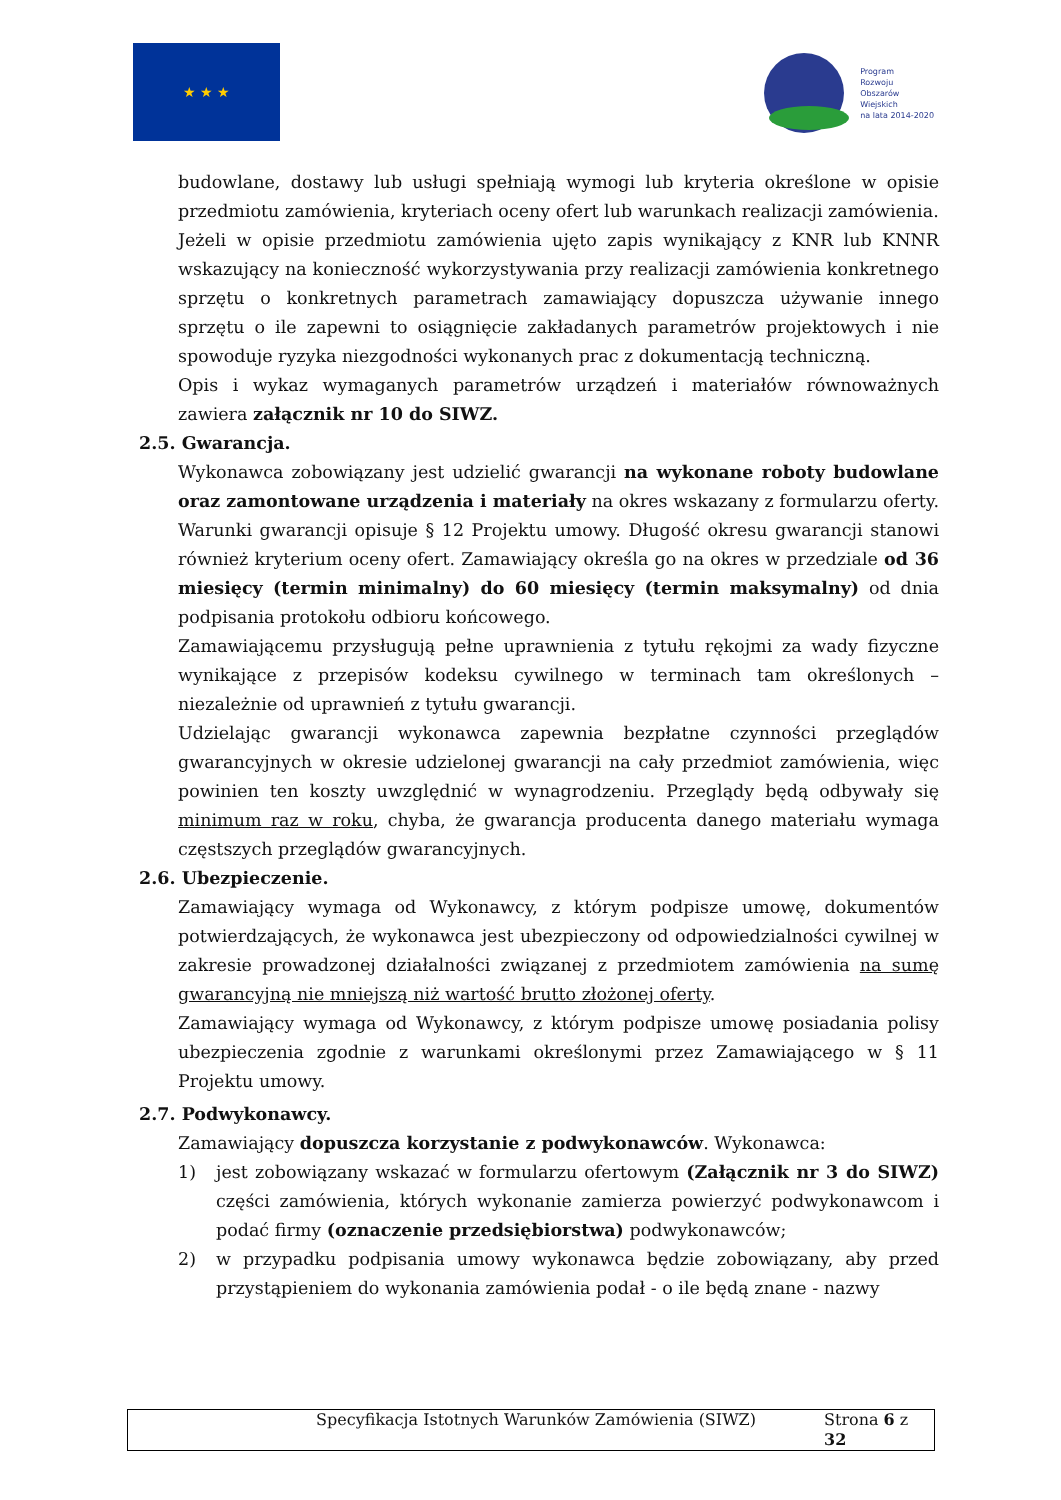★ ★ ★
Program
Rozwoju
Obszarów
Wiejskich
na lata 2014-2020
budowlane, dostawy lub usługi spełniają wymogi lub kryteria określone w opisie przedmiotu zamówienia, kryteriach oceny ofert lub warunkach realizacji zamówienia.
Jeżeli w opisie przedmiotu zamówienia ujęto zapis wynikający z KNR lub KNNR wskazujący na konieczność wykorzystywania przy realizacji zamówienia konkretnego sprzętu o konkretnych parametrach zamawiający dopuszcza używanie innego sprzętu o ile zapewni to osiągnięcie zakładanych parametrów projektowych i nie spowoduje ryzyka niezgodności wykonanych prac z dokumentacją techniczną.
Opis i wykaz wymaganych parametrów urządzeń i materiałów równoważnych zawiera załącznik nr 10 do SIWZ.
2.5. Gwarancja.
Wykonawca zobowiązany jest udzielić gwarancji na wykonane roboty budowlane oraz zamontowane urządzenia i materiały na okres wskazany z formularzu oferty. Warunki gwarancji opisuje § 12 Projektu umowy. Długość okresu gwarancji stanowi również kryterium oceny ofert. Zamawiający określa go na okres w przedziale od 36 miesięcy (termin minimalny) do 60 miesięcy (termin maksymalny) od dnia podpisania protokołu odbioru końcowego.
Zamawiającemu przysługują pełne uprawnienia z tytułu rękojmi za wady fizyczne wynikające z przepisów kodeksu cywilnego w terminach tam określonych – niezależnie od uprawnień z tytułu gwarancji.
Udzielając gwarancji wykonawca zapewnia bezpłatne czynności przeglądów gwarancyjnych w okresie udzielonej gwarancji na cały przedmiot zamówienia, więc powinien ten koszty uwzględnić w wynagrodzeniu. Przeglądy będą odbywały się minimum raz w roku, chyba, że gwarancja producenta danego materiału wymaga częstszych przeglądów gwarancyjnych.
2.6. Ubezpieczenie.
Zamawiający wymaga od Wykonawcy, z którym podpisze umowę, dokumentów potwierdzających, że wykonawca jest ubezpieczony od odpowiedzialności cywilnej w zakresie prowadzonej działalności związanej z przedmiotem zamówienia na sumę gwarancyjną nie mniejszą niż wartość brutto złożonej oferty.
Zamawiający wymaga od Wykonawcy, z którym podpisze umowę posiadania polisy ubezpieczenia zgodnie z warunkami określonymi przez Zamawiającego w § 11 Projektu umowy.
2.7. Podwykonawcy.
Zamawiający dopuszcza korzystanie z podwykonawców. Wykonawca:
1) jest zobowiązany wskazać w formularzu ofertowym (Załącznik nr 3 do SIWZ) części zamówienia, których wykonanie zamierza powierzyć podwykonawcom i podać firmy (oznaczenie przedsiębiorstwa) podwykonawców;
2) w przypadku podpisania umowy wykonawca będzie zobowiązany, aby przed przystąpieniem do wykonania zamówienia podał - o ile będą znane - nazwy
Specyfikacja Istotnych Warunków Zamówienia (SIWZ) Strona 6 z 32